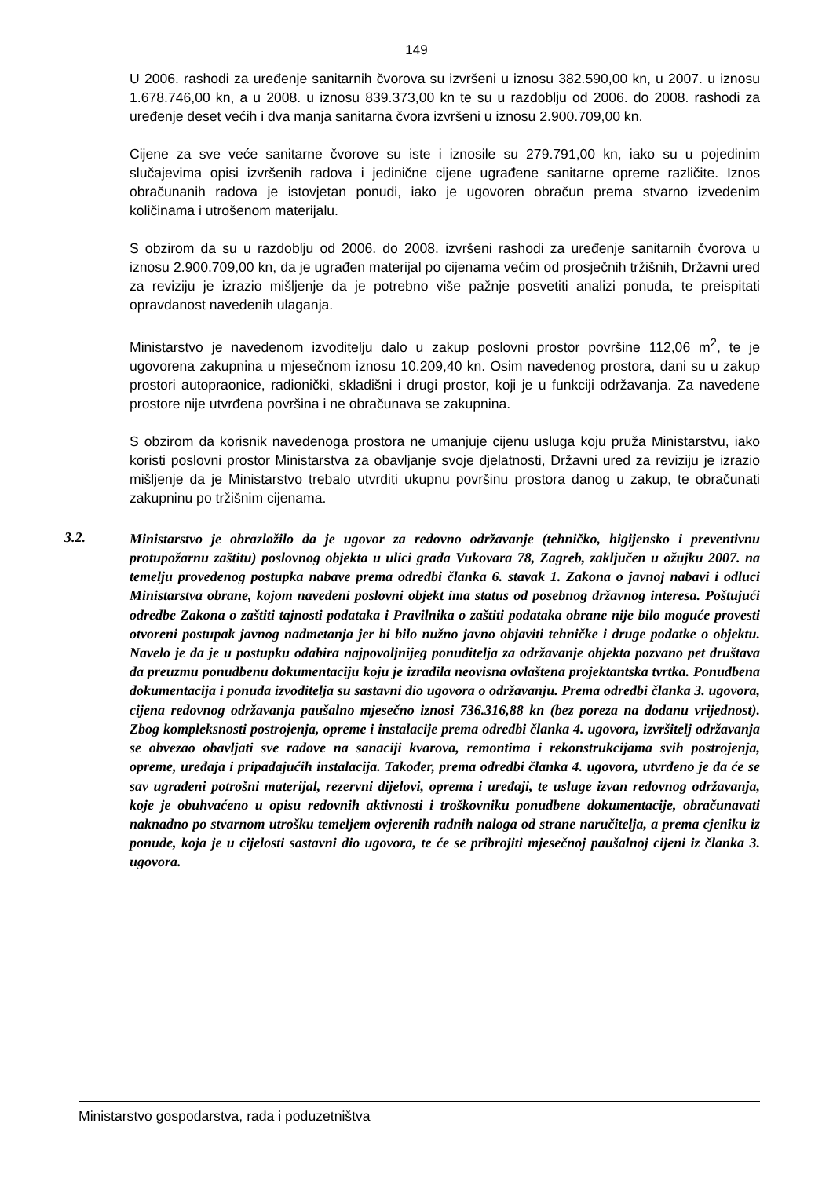149
U 2006. rashodi za uređenje sanitarnih čvorova su izvršeni u iznosu 382.590,00 kn, u 2007. u iznosu 1.678.746,00 kn, a u 2008. u iznosu 839.373,00 kn te su u razdoblju od 2006. do 2008. rashodi za uređenje deset većih i dva manja sanitarna čvora izvršeni u iznosu 2.900.709,00 kn.
Cijene za sve veće sanitarne čvorove su iste i iznosile su 279.791,00 kn, iako su u pojedinim slučajevima opisi izvršenih radova i jedinične cijene ugrađene sanitarne opreme različite. Iznos obračunanih radova je istovjetan ponudi, iako je ugovoren obračun prema stvarno izvedenim količinama i utrošenom materijalu.
S obzirom da su u razdoblju od 2006. do 2008. izvršeni rashodi za uređenje sanitarnih čvorova u iznosu 2.900.709,00 kn, da je ugrađen materijal po cijenama većim od prosječnih tržišnih, Državni ured za reviziju je izrazio mišljenje da je potrebno više pažnje posvetiti analizi ponuda, te preispitati opravdanost navedenih ulaganja.
Ministarstvo je navedenom izvoditelju dalo u zakup poslovni prostor površine 112,06 m<sup>2</sup>, te je ugovorena zakupnina u mjesečnom iznosu 10.209,40 kn. Osim navedenog prostora, dani su u zakup prostori autopraonice, radionički, skladišni i drugi prostor, koji je u funkciji održavanja. Za navedene prostore nije utvrđena površina i ne obračunava se zakupnina.
S obzirom da korisnik navedenoga prostora ne umanjuje cijenu usluga koju pruža Ministarstvu, iako koristi poslovni prostor Ministarstva za obavljanje svoje djelatnosti, Državni ured za reviziju je izrazio mišljenje da je Ministarstvo trebalo utvrditi ukupnu površinu prostora danog u zakup, te obračunati zakupninu po tržišnim cijenama.
3.2.
Ministarstvo je obrazložilo da je ugovor za redovno održavanje (tehničko, higijensko i preventivnu protupožarnu zaštitu) poslovnog objekta u ulici grada Vukovara 78, Zagreb, zaključen u ožujku 2007. na temelju provedenog postupka nabave prema odredbi članka 6. stavak 1. Zakona o javnoj nabavi i odluci Ministarstva obrane, kojom navedeni poslovni objekt ima status od posebnog državnog interesa. Poštujući odredbe Zakona o zaštiti tajnosti podataka i Pravilnika o zaštiti podataka obrane nije bilo moguće provesti otvoreni postupak javnog nadmetanja jer bi bilo nužno javno objaviti tehničke i druge podatke o objektu. Navelo je da je u postupku odabira najpovoljnijeg ponuditelja za održavanje objekta pozvano pet društava da preuzmu ponudbenu dokumentaciju koju je izradila neovisna ovlaštena projektantska tvrtka. Ponudbena dokumentacija i ponuda izvoditelja su sastavni dio ugovora o održavanju. Prema odredbi članka 3. ugovora, cijena redovnog održavanja paušalno mjesečno iznosi 736.316,88 kn (bez poreza na dodanu vrijednost). Zbog kompleksnosti postrojenja, opreme i instalacije prema odredbi članka 4. ugovora, izvršitelj održavanja se obvezao obavljati sve radove na sanaciji kvarova, remontima i rekonstrukcijama svih postrojenja, opreme, uređaja i pripadajućih instalacija. Također, prema odredbi članka 4. ugovora, utvrđeno je da će se sav ugrađeni potrošni materijal, rezervni dijelovi, oprema i uređaji, te usluge izvan redovnog održavanja, koje je obuhvaćeno u opisu redovnih aktivnosti i troškovniku ponudbene dokumentacije, obračunavati naknadno po stvarnom utrošku temeljem ovjerenih radnih naloga od strane naručitelja, a prema cjeniku iz ponude, koja je u cijelosti sastavni dio ugovora, te će se pribrojiti mjesečnoj paušalnoj cijeni iz članka 3. ugovora.
Ministarstvo gospodarstva, rada i poduzetništva